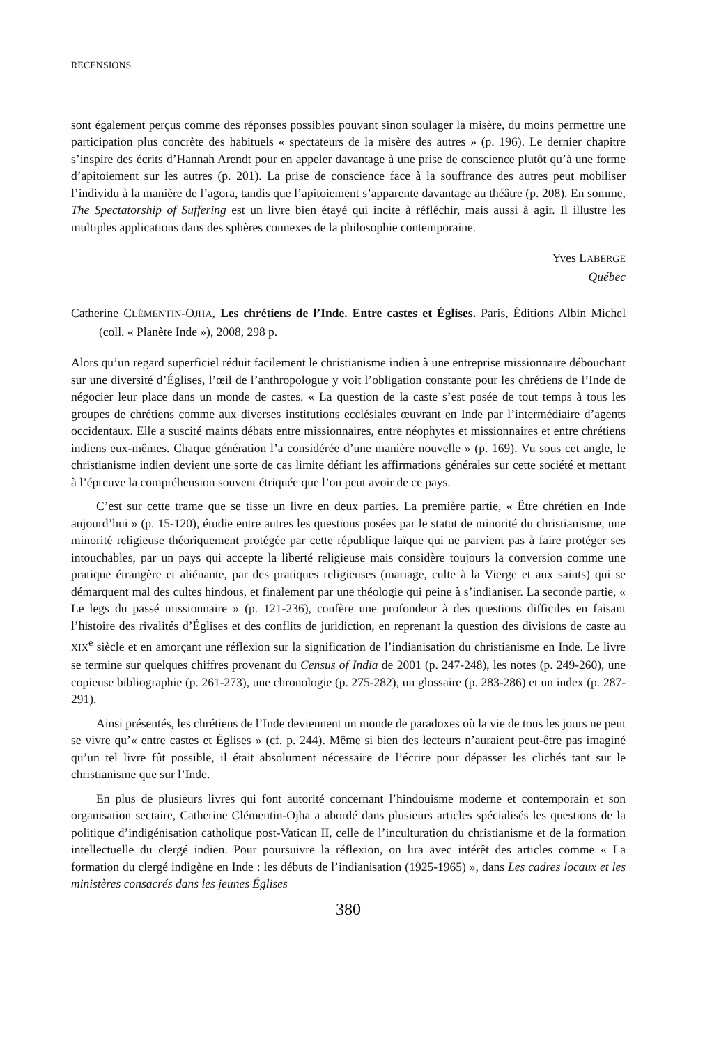RECENSIONS
sont également perçus comme des réponses possibles pouvant sinon soulager la misère, du moins permettre une participation plus concrète des habituels « spectateurs de la misère des autres » (p. 196). Le dernier chapitre s’inspire des écrits d’Hannah Arendt pour en appeler davantage à une prise de conscience plutôt qu’à une forme d’apitoiement sur les autres (p. 201). La prise de conscience face à la souffrance des autres peut mobiliser l’individu à la manière de l’agora, tandis que l’apitoiement s’apparente davantage au théâtre (p. 208). En somme, The Spectatorship of Suffering est un livre bien étayé qui incite à réfléchir, mais aussi à agir. Il illustre les multiples applications dans des sphères connexes de la philosophie contemporaine.
Yves LABERGE
Québec
Catherine CLÉMENTIN-OJHA, Les chrétiens de l’Inde. Entre castes et Églises. Paris, Éditions Albin Michel (coll. « Planète Inde »), 2008, 298 p.
Alors qu’un regard superficiel réduit facilement le christianisme indien à une entreprise missionnaire débouchant sur une diversité d’Églises, l’œil de l’anthropologue y voit l’obligation constante pour les chrétiens de l’Inde de négocier leur place dans un monde de castes. « La question de la caste s’est posée de tout temps à tous les groupes de chrétiens comme aux diverses institutions ecclésiales œuvrant en Inde par l’intermédiaire d’agents occidentaux. Elle a suscité maints débats entre missionnaires, entre néophytes et missionnaires et entre chrétiens indiens eux-mêmes. Chaque génération l’a considérée d’une manière nouvelle » (p. 169). Vu sous cet angle, le christianisme indien devient une sorte de cas limite défiant les affirmations générales sur cette société et mettant à l’épreuve la compréhension souvent étriquée que l’on peut avoir de ce pays.
C’est sur cette trame que se tisse un livre en deux parties. La première partie, « Être chrétien en Inde aujourd’hui » (p. 15-120), étudie entre autres les questions posées par le statut de minorité du christianisme, une minorité religieuse théoriquement protégée par cette république laïque qui ne parvient pas à faire protéger ses intouchables, par un pays qui accepte la liberté religieuse mais considère toujours la conversion comme une pratique étrangère et aliénante, par des pratiques religieuses (mariage, culte à la Vierge et aux saints) qui se démarquent mal des cultes hindous, et finalement par une théologie qui peine à s’indianiser. La seconde partie, « Le legs du passé missionnaire » (p. 121-236), confère une profondeur à des questions difficiles en faisant l’histoire des rivalités d’Églises et des conflits de juridiction, en reprenant la question des divisions de caste au XIX<sup>e</sup> siècle et en amorçant une réflexion sur la signification de l’indianisation du christianisme en Inde. Le livre se termine sur quelques chiffres provenant du Census of India de 2001 (p. 247-248), les notes (p. 249-260), une copieuse bibliographie (p. 261-273), une chronologie (p. 275-282), un glossaire (p. 283-286) et un index (p. 287-291).
Ainsi présentés, les chrétiens de l’Inde deviennent un monde de paradoxes où la vie de tous les jours ne peut se vivre qu’« entre castes et Églises » (cf. p. 244). Même si bien des lecteurs n’auraient peut-être pas imaginé qu’un tel livre fût possible, il était absolument nécessaire de l’écrire pour dépasser les clichés tant sur le christianisme que sur l’Inde.
En plus de plusieurs livres qui font autorité concernant l’hindouisme moderne et contemporain et son organisation sectaire, Catherine Clémentin-Ojha a abordé dans plusieurs articles spécialisés les questions de la politique d’indigénisation catholique post-Vatican II, celle de l’inculturation du christianisme et de la formation intellectuelle du clergé indien. Pour poursuivre la réflexion, on lira avec intérêt des articles comme « La formation du clergé indigène en Inde : les débuts de l’indianisation (1925-1965) », dans Les cadres locaux et les ministères consacrés dans les jeunes Églises
380